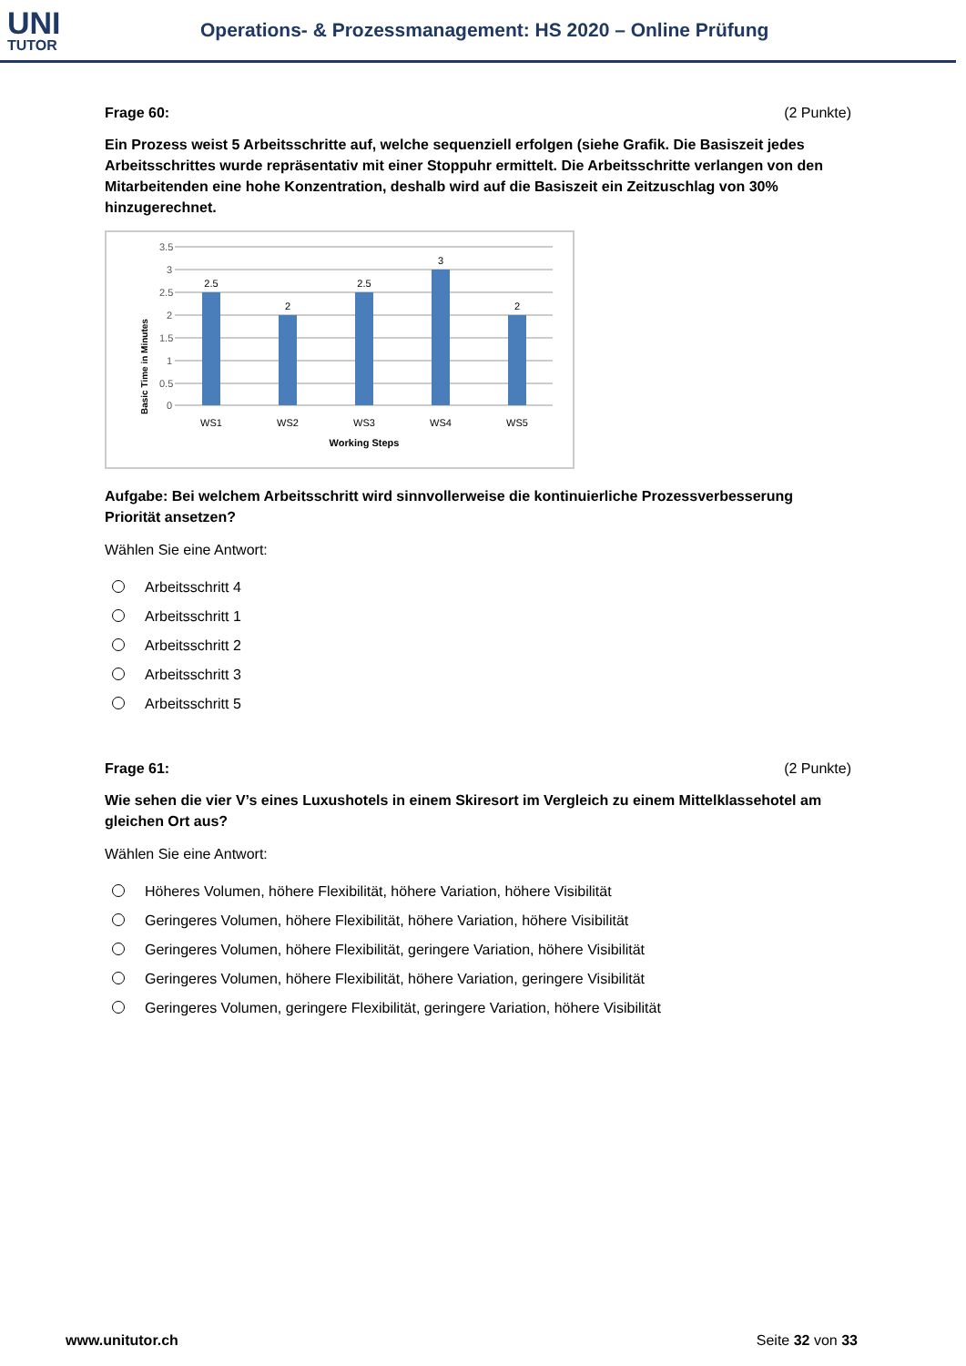UNI
TUTOR
Operations- & Prozessmanagement: HS 2020 – Online Prüfung
Frage 60: (2 Punkte)
Ein Prozess weist 5 Arbeitsschritte auf, welche sequenziell erfolgen (siehe Grafik. Die Basiszeit jedes Arbeitsschrittes wurde repräsentativ mit einer Stoppuhr ermittelt. Die Arbeitsschritte verlangen von den Mitarbeitenden eine hohe Konzentration, deshalb wird auf die Basiszeit ein Zeitzuschlag von 30% hinzugerechnet.
Basic Time in Minutes
3.5
3
2.5
2
1.5
1
0.5
0
2.5
2
2.5
3
2
WS1
WS2
WS3
WS4
WS5
Working Steps
Aufgabe: Bei welchem Arbeitsschritt wird sinnvollerweise die kontinuierliche Prozessverbesserung Priorität ansetzen?
Wählen Sie eine Antwort:
Arbeitsschritt 4
Arbeitsschritt 1
Arbeitsschritt 2
Arbeitsschritt 3
Arbeitsschritt 5
Frage 61: (2 Punkte)
Wie sehen die vier V’s eines Luxushotels in einem Skiresort im Vergleich zu einem Mittelklassehotel am gleichen Ort aus?
Wählen Sie eine Antwort:
Höheres Volumen, höhere Flexibilität, höhere Variation, höhere Visibilität
Geringeres Volumen, höhere Flexibilität, höhere Variation, höhere Visibilität
Geringeres Volumen, höhere Flexibilität, geringere Variation, höhere Visibilität
Geringeres Volumen, höhere Flexibilität, höhere Variation, geringere Visibilität
Geringeres Volumen, geringere Flexibilität, geringere Variation, höhere Visibilität
www.unitutor.ch Seite 32 von 33